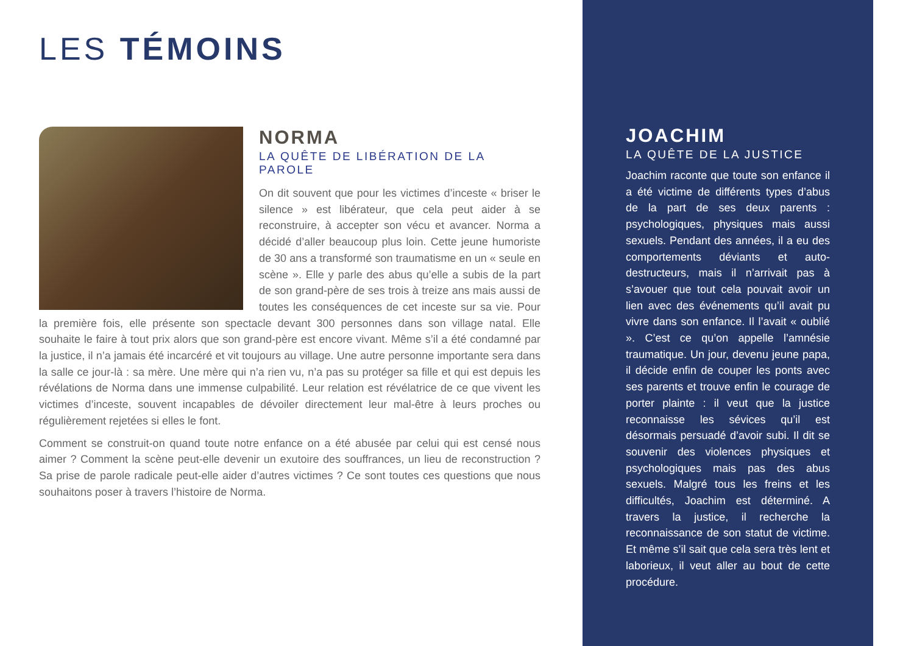LES TÉMOINS
NORMA
LA QUÊTE DE LIBÉRATION DE LA PAROLE
On dit souvent que pour les victimes d’inceste « briser le silence » est libérateur, que cela peut aider à se reconstruire, à accepter son vécu et avancer. Norma a décidé d’aller beaucoup plus loin. Cette jeune humoriste de 30 ans a transformé son traumatisme en un « seule en scène ». Elle y parle des abus qu’elle a subis de la part de son grand-père de ses trois à treize ans mais aussi de toutes les conséquences de cet inceste sur sa vie. Pour la première fois, elle présente son spectacle devant 300 personnes dans son village natal. Elle souhaite le faire à tout prix alors que son grand-père est encore vivant. Même s’il a été condamné par la justice, il n’a jamais été incarcéré et vit toujours au village. Une autre personne importante sera dans la salle ce jour-là : sa mère. Une mère qui n’a rien vu, n’a pas su protéger sa fille et qui est depuis les révélations de Norma dans une immense culpabilité. Leur relation est révélatrice de ce que vivent les victimes d’inceste, souvent incapables de dévoiler directement leur mal-être à leurs proches ou régulièrement rejetées si elles le font.
Comment se construit-on quand toute notre enfance on a été abusée par celui qui est censé nous aimer ? Comment la scène peut-elle devenir un exutoire des souffrances, un lieu de reconstruction ? Sa prise de parole radicale peut-elle aider d’autres victimes ? Ce sont toutes ces questions que nous souhaitons poser à travers l’histoire de Norma.
JOACHIM
LA QUÊTE DE LA JUSTICE
Joachim raconte que toute son enfance il a été victime de différents types d’abus de la part de ses deux parents : psychologiques, physiques mais aussi sexuels. Pendant des années, il a eu des comportements déviants et auto-destructeurs, mais il n’arrivait pas à s’avouer que tout cela pouvait avoir un lien avec des événements qu’il avait pu vivre dans son enfance. Il l’avait « oublié ». C’est ce qu’on appelle l’amnésie traumatique. Un jour, devenu jeune papa, il décide enfin de couper les ponts avec ses parents et trouve enfin le courage de porter plainte : il veut que la justice reconnaisse les sévices qu’il est désormais persuadé d’avoir subi. Il dit se souvenir des violences physiques et psychologiques mais pas des abus sexuels. Malgré tous les freins et les difficultés, Joachim est déterminé. A travers la justice, il recherche la reconnaissance de son statut de victime. Et même s’il sait que cela sera très lent et laborieux, il veut aller au bout de cette procédure.